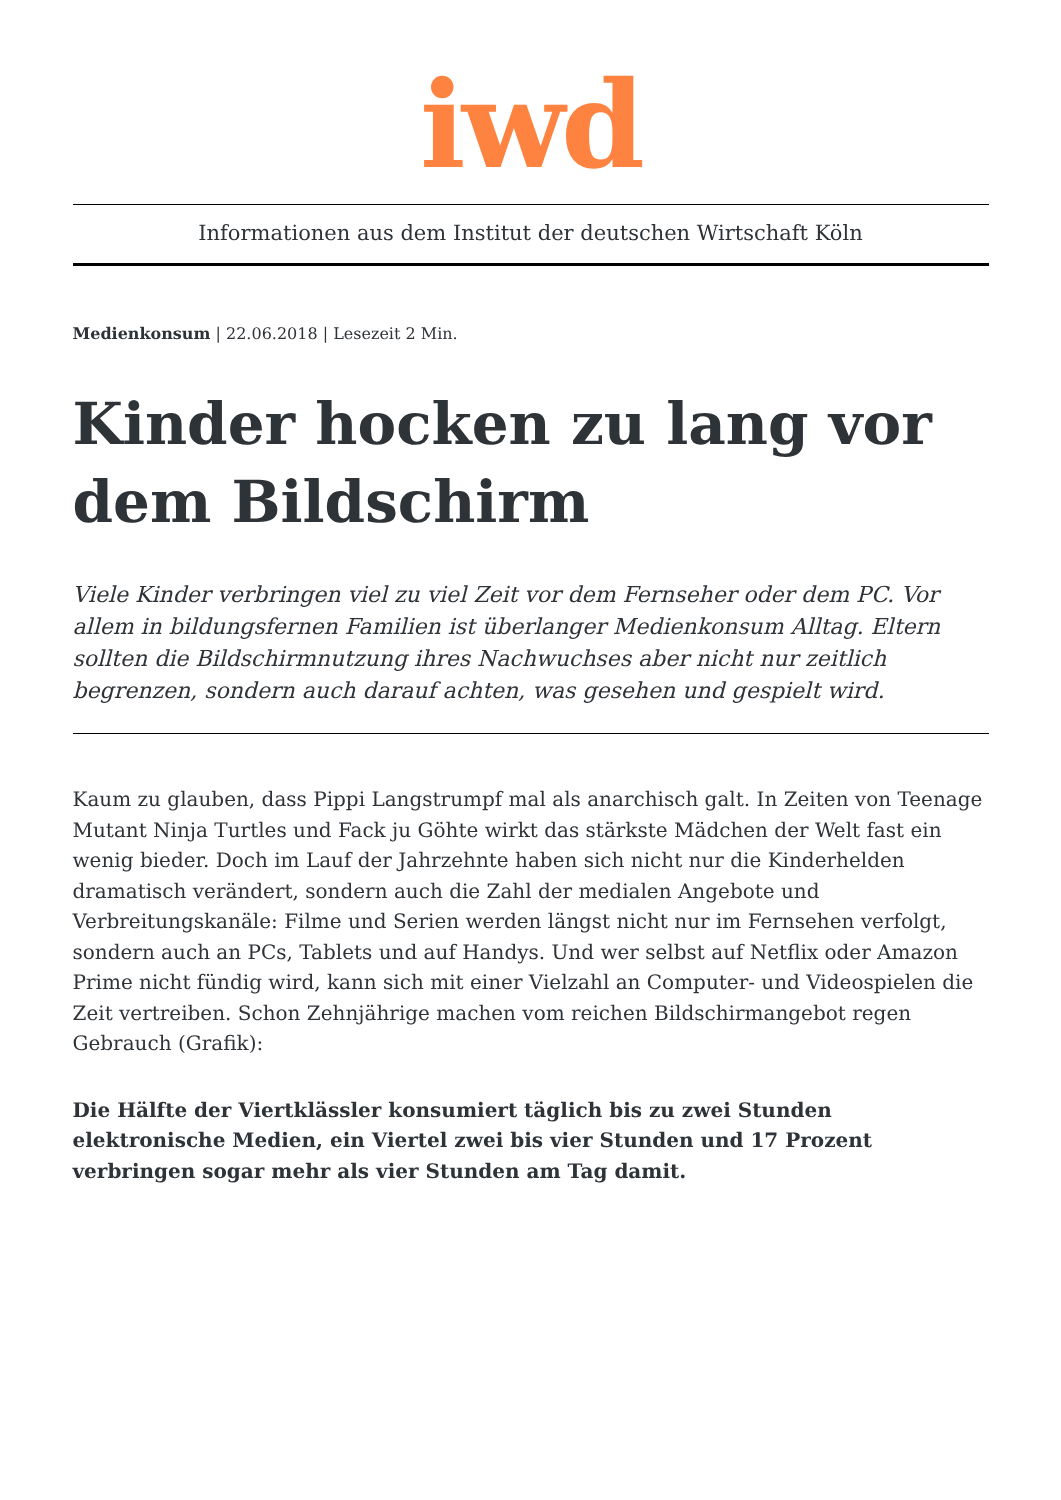iwd
Informationen aus dem Institut der deutschen Wirtschaft Köln
Medienkonsum | 22.06.2018 | Lesezeit 2 Min.
Kinder hocken zu lang vor dem Bildschirm
Viele Kinder verbringen viel zu viel Zeit vor dem Fernseher oder dem PC. Vor allem in bildungsfernen Familien ist überlanger Medienkonsum Alltag. Eltern sollten die Bildschirmnutzung ihres Nachwuchses aber nicht nur zeitlich begrenzen, sondern auch darauf achten, was gesehen und gespielt wird.
Kaum zu glauben, dass Pippi Langstrumpf mal als anarchisch galt. In Zeiten von Teenage Mutant Ninja Turtles und Fack ju Göhte wirkt das stärkste Mädchen der Welt fast ein wenig bieder. Doch im Lauf der Jahrzehnte haben sich nicht nur die Kinderhelden dramatisch verändert, sondern auch die Zahl der medialen Angebote und Verbreitungskanäle: Filme und Serien werden längst nicht nur im Fernsehen verfolgt, sondern auch an PCs, Tablets und auf Handys. Und wer selbst auf Netflix oder Amazon Prime nicht fündig wird, kann sich mit einer Vielzahl an Computer- und Videospielen die Zeit vertreiben. Schon Zehnjährige machen vom reichen Bildschirmangebot regen Gebrauch (Grafik):
Die Hälfte der Viertklässler konsumiert täglich bis zu zwei Stunden elektronische Medien, ein Viertel zwei bis vier Stunden und 17 Prozent verbringen sogar mehr als vier Stunden am Tag damit.